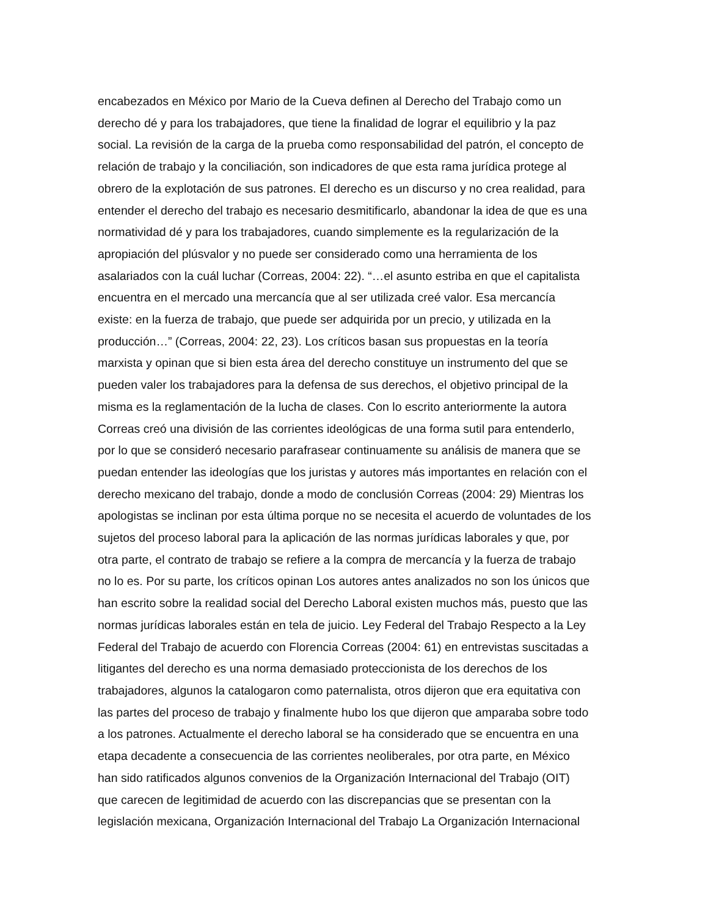encabezados en México por Mario de la Cueva definen al Derecho del Trabajo como un
derecho dé y para los trabajadores, que tiene la finalidad de lograr el equilibrio y la paz
social. La revisión de la carga de la prueba como responsabilidad del patrón, el concepto de
relación de trabajo y la conciliación, son indicadores de que esta rama jurídica protege al
obrero de la explotación de sus patrones. El derecho es un discurso y no crea realidad, para
entender el derecho del trabajo es necesario desmitificarlo, abandonar la idea de que es una
normatividad dé y para los trabajadores, cuando simplemente es la regularización de la
apropiación del plúsvalor y no puede ser considerado como una herramienta de los
asalariados con la cuál luchar (Correas, 2004: 22). “…el asunto estriba en que el capitalista
encuentra en el mercado una mercancía que al ser utilizada creé valor. Esa mercancía
existe: en la fuerza de trabajo, que puede ser adquirida por un precio, y utilizada en la
producción…” (Correas, 2004: 22, 23). Los críticos basan sus propuestas en la teoría
marxista y opinan que si bien esta área del derecho constituye un instrumento del que se
pueden valer los trabajadores para la defensa de sus derechos, el objetivo principal de la
misma es la reglamentación de la lucha de clases. Con lo escrito anteriormente la autora
Correas creó una división de las corrientes ideológicas de una forma sutil para entenderlo,
por lo que se consideró necesario parafrasear continuamente su análisis de manera que se
puedan entender las ideologías que los juristas y autores más importantes en relación con el
derecho mexicano del trabajo, donde a modo de conclusión Correas (2004: 29) Mientras los
apologistas se inclinan por esta última porque no se necesita el acuerdo de voluntades de los
sujetos del proceso laboral para la aplicación de las normas jurídicas laborales y que, por
otra parte, el contrato de trabajo se refiere a la compra de mercancía y la fuerza de trabajo
no lo es. Por su parte, los críticos opinan Los autores antes analizados no son los únicos que
han escrito sobre la realidad social del Derecho Laboral existen muchos más, puesto que las
normas jurídicas laborales están en tela de juicio. Ley Federal del Trabajo Respecto a la Ley
Federal del Trabajo de acuerdo con Florencia Correas (2004: 61) en entrevistas suscitadas a
litigantes del derecho es una norma demasiado proteccionista de los derechos de los
trabajadores, algunos la catalogaron como paternalista, otros dijeron que era equitativa con
las partes del proceso de trabajo y finalmente hubo los que dijeron que amparaba sobre todo
a los patrones. Actualmente el derecho laboral se ha considerado que se encuentra en una
etapa decadente a consecuencia de las corrientes neoliberales, por otra parte, en México
han sido ratificados algunos convenios de la Organización Internacional del Trabajo (OIT)
que carecen de legitimidad de acuerdo con las discrepancias que se presentan con la
legislación mexicana, Organización Internacional del Trabajo La Organización Internacional